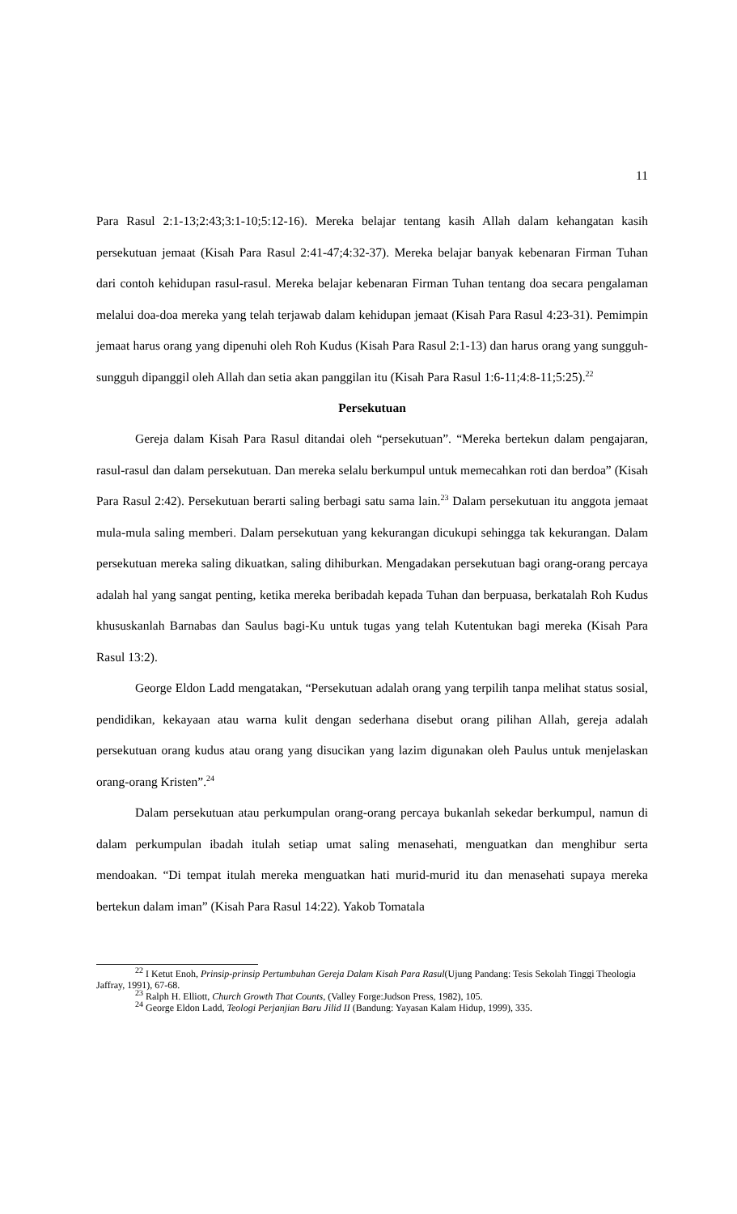11
Para Rasul 2:1-13;2:43;3:1-10;5:12-16). Mereka belajar tentang kasih Allah dalam kehangatan kasih persekutuan jemaat (Kisah Para Rasul 2:41-47;4:32-37). Mereka belajar banyak kebenaran Firman Tuhan dari contoh kehidupan rasul-rasul. Mereka belajar kebenaran Firman Tuhan tentang doa secara pengalaman melalui doa-doa mereka yang telah terjawab dalam kehidupan jemaat (Kisah Para Rasul 4:23-31). Pemimpin jemaat harus orang yang dipenuhi oleh Roh Kudus (Kisah Para Rasul 2:1-13) dan harus orang yang sungguh-sungguh dipanggil oleh Allah dan setia akan panggilan itu (Kisah Para Rasul 1:6-11;4:8-11;5:25).<sup>22</sup>
Persekutuan
Gereja dalam Kisah Para Rasul ditandai oleh “persekutuan”. “Mereka bertekun dalam pengajaran, rasul-rasul dan dalam persekutuan. Dan mereka selalu berkumpul untuk memecahkan roti dan berdoa” (Kisah Para Rasul 2:42). Persekutuan berarti saling berbagi satu sama lain.<sup>23</sup> Dalam persekutuan itu anggota jemaat mula-mula saling memberi. Dalam persekutuan yang kekurangan dicukupi sehingga tak kekurangan. Dalam persekutuan mereka saling dikuatkan, saling dihiburkan. Mengadakan persekutuan bagi orang-orang percaya adalah hal yang sangat penting, ketika mereka beribadah kepada Tuhan dan berpuasa, berkatalah Roh Kudus khususkanlah Barnabas dan Saulus bagi-Ku untuk tugas yang telah Kutentukan bagi mereka (Kisah Para Rasul 13:2).
George Eldon Ladd mengatakan, “Persekutuan adalah orang yang terpilih tanpa melihat status sosial, pendidikan, kekayaan atau warna kulit dengan sederhana disebut orang pilihan Allah, gereja adalah persekutuan orang kudus atau orang yang disucikan yang lazim digunakan oleh Paulus untuk menjelaskan orang-orang Kristen”.<sup>24</sup>
Dalam persekutuan atau perkumpulan orang-orang percaya bukanlah sekedar berkumpul, namun di dalam perkumpulan ibadah itulah setiap umat saling menasehati, menguatkan dan menghibur serta mendoakan. “Di tempat itulah mereka menguatkan hati murid-murid itu dan menasehati supaya mereka bertekun dalam iman” (Kisah Para Rasul 14:22). Yakob Tomatala
<sup>22</sup> I Ketut Enoh, Prinsip-prinsip Pertumbuhan Gereja Dalam Kisah Para Rasul(Ujung Pandang: Tesis Sekolah Tinggi Theologia Jaffray, 1991), 67-68.
<sup>23</sup> Ralph H. Elliott, Church Growth That Counts, (Valley Forge:Judson Press, 1982), 105.
<sup>24</sup> George Eldon Ladd, Teologi Perjanjian Baru Jilid II (Bandung: Yayasan Kalam Hidup, 1999), 335.